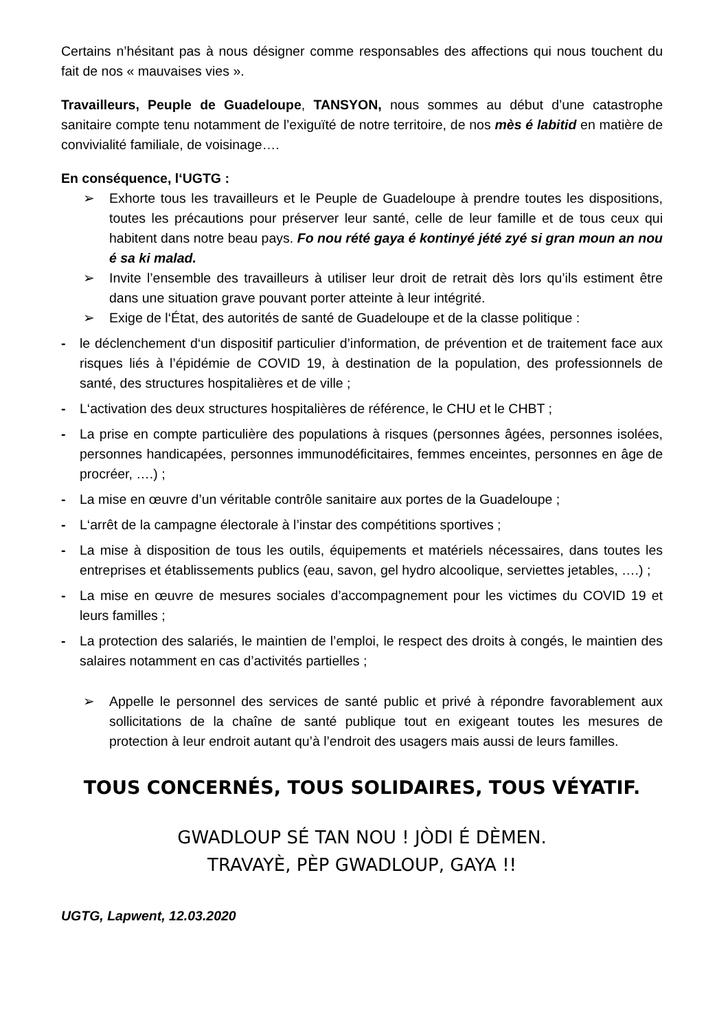Certains n’hésitant pas à nous désigner comme responsables des affections qui nous touchent du fait de nos « mauvaises vies ».
Travailleurs, Peuple de Guadeloupe, TANSYON, nous sommes au début d’une catastrophe sanitaire compte tenu notamment de l’exiguïté de notre territoire, de nos mès é labitid en matière de convivialité familiale, de voisinage….
En conséquence, l‘UGTG :
➢ Exhorte tous les travailleurs et le Peuple de Guadeloupe à prendre toutes les dispositions, toutes les précautions pour préserver leur santé, celle de leur famille et de tous ceux qui habitent dans notre beau pays. Fo nou rété gaya é kontinyé jété zyé si gran moun an nou é sa ki malad.
➢ Invite l’ensemble des travailleurs à utiliser leur droit de retrait dès lors qu’ils estiment être dans une situation grave pouvant porter atteinte à leur intégrité.
➢ Exige de l‘État, des autorités de santé de Guadeloupe et de la classe politique :
- le déclenchement d‘un dispositif particulier d’information, de prévention et de traitement face aux risques liés à l’épidémie de COVID 19, à destination de la population, des professionnels de santé, des structures hospitalières et de ville ;
- L‘activation des deux structures hospitalières de référence, le CHU et le CHBT ;
- La prise en compte particulière des populations à risques (personnes âgées, personnes isolées, personnes handicapées, personnes immunodéficitaires, femmes enceintes, personnes en âge de procréer, ….) ;
- La mise en œuvre d’un véritable contrôle sanitaire aux portes de la Guadeloupe ;
- L‘arrêt de la campagne électorale à l’instar des compétitions sportives ;
- La mise à disposition de tous les outils, équipements et matériels nécessaires, dans toutes les entreprises et établissements publics (eau, savon, gel hydro alcoolique, serviettes jetables, ….) ;
- La mise en œuvre de mesures sociales d’accompagnement pour les victimes du COVID 19 et leurs familles ;
- La protection des salariés, le maintien de l’emploi, le respect des droits à congés, le maintien des salaires notamment en cas d’activités partielles ;
➢ Appelle le personnel des services de santé public et privé à répondre favorablement aux sollicitations de la chaîne de santé publique tout en exigeant toutes les mesures de protection à leur endroit autant qu’à l’endroit des usagers mais aussi de leurs familles.
TOUS CONCERNÉS, TOUS SOLIDAIRES, TOUS VÉYATIF.
GWADLOUP SÉ TAN NOU ! JÒDI É DÈMEN.
TRAVAYÈ, PÈP GWADLOUP, GAYA !!
UGTG, Lapwent, 12.03.2020